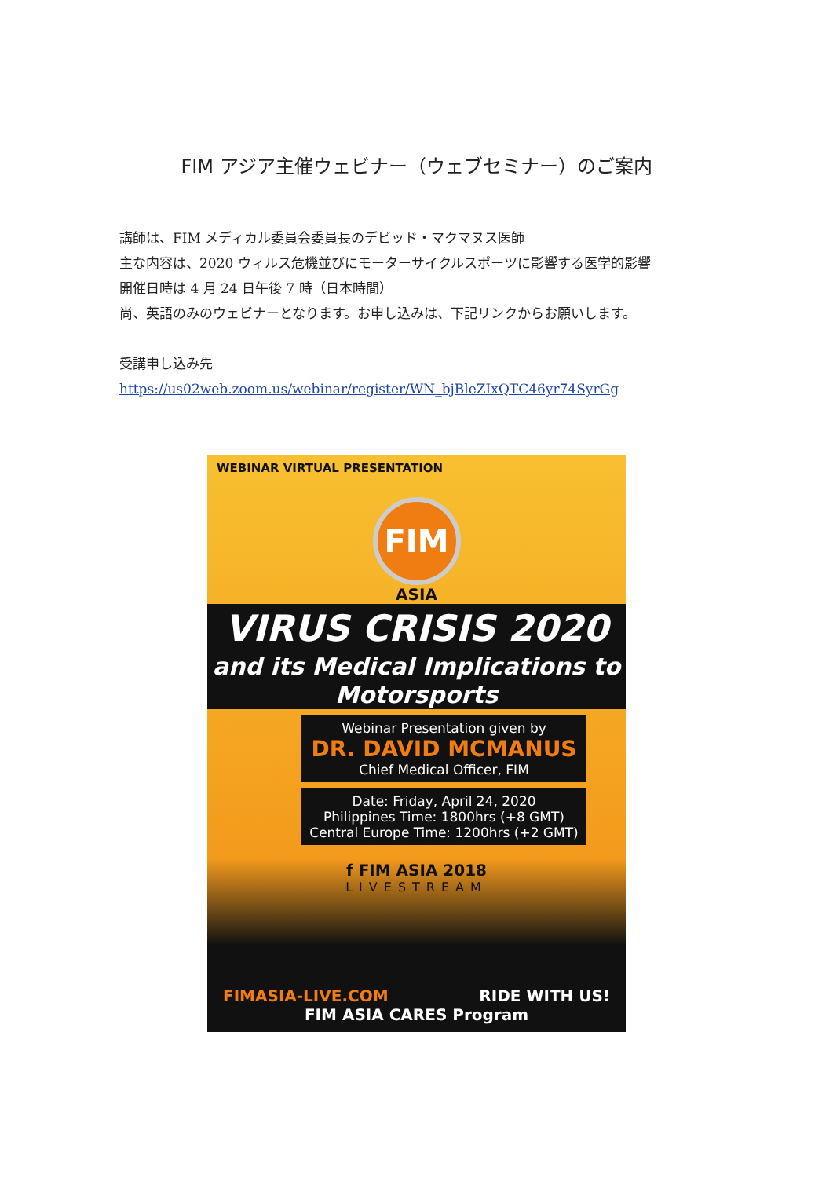FIM アジア主催ウェビナー（ウェブセミナー）のご案内
講師は、FIM メディカル委員会委員長のデビッド・マクマヌス医師
主な内容は、2020 ウィルス危機並びにモーターサイクルスポーツに影響する医学的影響
開催日時は 4 月 24 日午後 7 時（日本時間）
尚、英語のみのウェビナーとなります。お申し込みは、下記リンクからお願いします。
受講申し込み先
https://us02web.zoom.us/webinar/register/WN_bjBleZIxQTC46yr74SyrGg
WEBINAR VIRTUAL PRESENTATION
FIM
ASIA
VIRUS CRISIS 2020
and its Medical Implications to Motorsports
Webinar Presentation given by
DR. DAVID MCMANUS
Chief Medical Officer, FIM
Date: Friday, April 24, 2020
Philippines Time: 1800hrs (+8 GMT)
Central Europe Time: 1200hrs (+2 GMT)
f FIM ASIA 2018
LIVESTREAM
FIMASIA-LIVE.COM RIDE WITH US!
FIM ASIA CARES Program